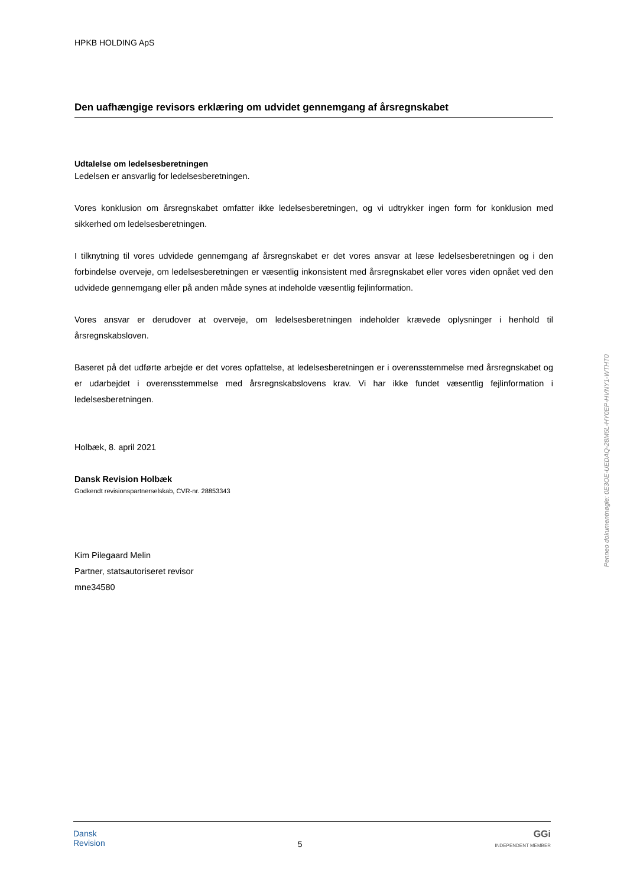HPKB HOLDING ApS
Den uafhængige revisors erklæring om udvidet gennemgang af årsregnskabet
Udtalelse om ledelsesberetningen
Ledelsen er ansvarlig for ledelsesberetningen.
Vores konklusion om årsregnskabet omfatter ikke ledelsesberetningen, og vi udtrykker ingen form for konklusion med sikkerhed om ledelsesberetningen.
I tilknytning til vores udvidede gennemgang af årsregnskabet er det vores ansvar at læse ledelsesberetningen og i den forbindelse overveje, om ledelsesberetningen er væsentlig inkonsistent med årsregnskabet eller vores viden opnået ved den udvidede gennemgang eller på anden måde synes at indeholde væsentlig fejlinformation.
Vores ansvar er derudover at overveje, om ledelsesberetningen indeholder krævede oplysninger i henhold til årsregnskabsloven.
Baseret på det udførte arbejde er det vores opfattelse, at ledelsesberetningen er i overensstemmelse med årsregnskabet og er udarbejdet i overensstemmelse med årsregnskabslovens krav. Vi har ikke fundet væsentlig fejlinformation i ledelsesberetningen.
Holbæk, 8. april 2021
Dansk Revision Holbæk
Godkendt revisionspartnerselskab, CVR-nr. 28853343
Kim Pilegaard Melin
Partner, statsautoriseret revisor
mne34580
Penneo dokumentnøgle: 0E3OE-UEDAQ-28M5L-HY0EP-HVNY1-WTHT0
Dansk
Revision
5
GGi
INDEPENDENT MEMBER